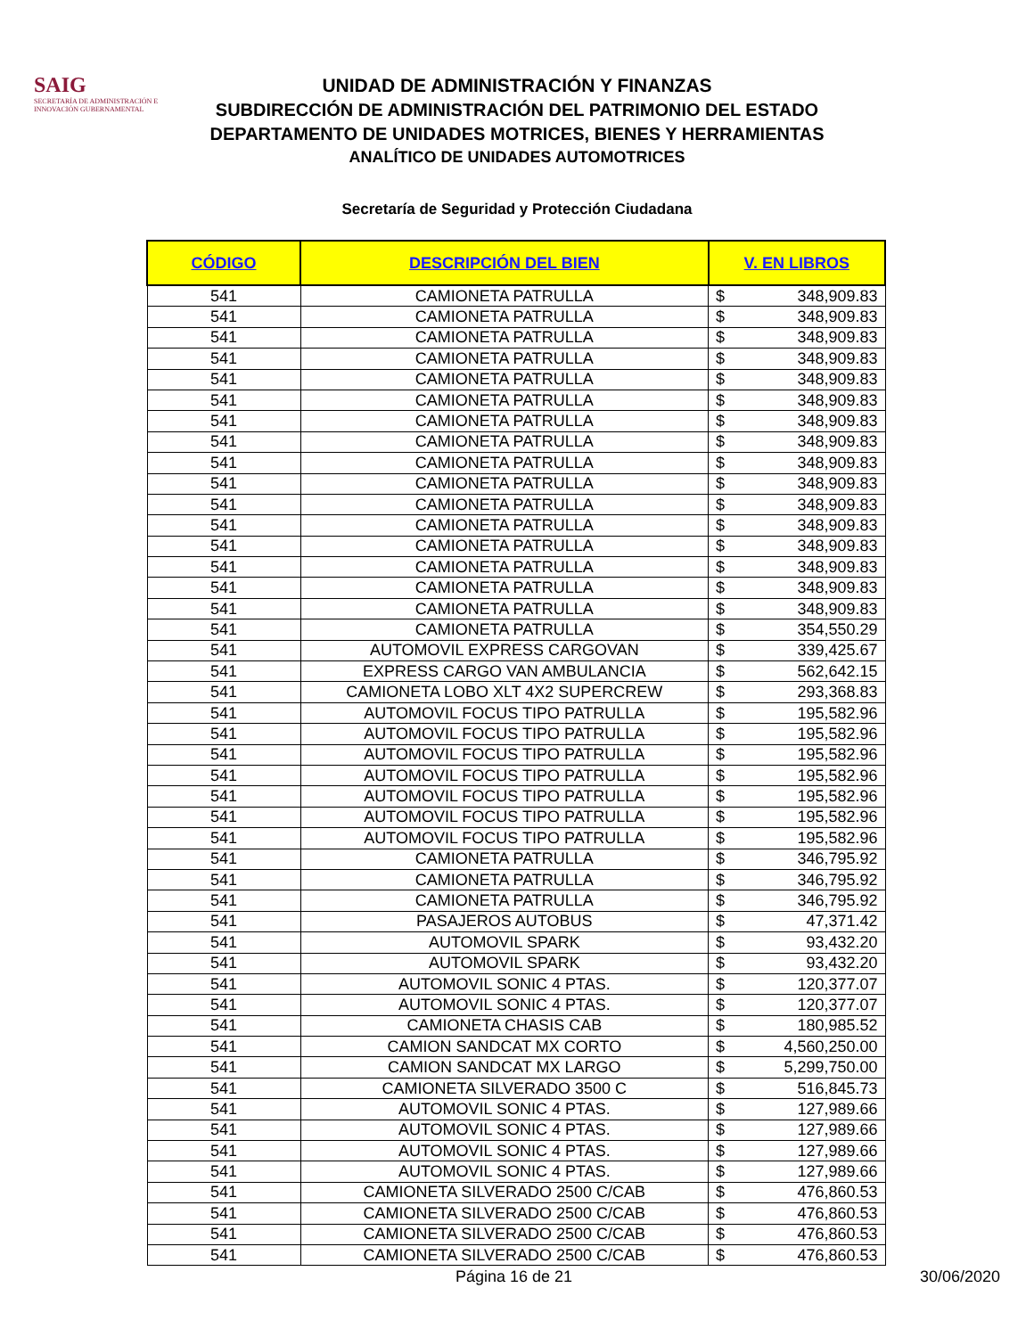SAIG
SECRETARÍA DE ADMINISTRACIÓN E INNOVACIÓN GUBERNAMENTAL
UNIDAD DE ADMINISTRACIÓN Y FINANZAS
SUBDIRECCIÓN DE ADMINISTRACIÓN DEL PATRIMONIO DEL ESTADO
DEPARTAMENTO DE UNIDADES MOTRICES, BIENES Y HERRAMIENTAS
ANALÍTICO DE UNIDADES AUTOMOTRICES
Secretaría de Seguridad y Protección Ciudadana
| CÓDIGO | DESCRIPCIÓN DEL BIEN | V. EN LIBROS | |
| --- | --- | --- | --- |
| 541 | CAMIONETA PATRULLA | $ | 348,909.83 |
| 541 | CAMIONETA PATRULLA | $ | 348,909.83 |
| 541 | CAMIONETA PATRULLA | $ | 348,909.83 |
| 541 | CAMIONETA PATRULLA | $ | 348,909.83 |
| 541 | CAMIONETA PATRULLA | $ | 348,909.83 |
| 541 | CAMIONETA PATRULLA | $ | 348,909.83 |
| 541 | CAMIONETA PATRULLA | $ | 348,909.83 |
| 541 | CAMIONETA PATRULLA | $ | 348,909.83 |
| 541 | CAMIONETA PATRULLA | $ | 348,909.83 |
| 541 | CAMIONETA PATRULLA | $ | 348,909.83 |
| 541 | CAMIONETA PATRULLA | $ | 348,909.83 |
| 541 | CAMIONETA PATRULLA | $ | 348,909.83 |
| 541 | CAMIONETA PATRULLA | $ | 348,909.83 |
| 541 | CAMIONETA PATRULLA | $ | 348,909.83 |
| 541 | CAMIONETA PATRULLA | $ | 348,909.83 |
| 541 | CAMIONETA PATRULLA | $ | 348,909.83 |
| 541 | CAMIONETA PATRULLA | $ | 354,550.29 |
| 541 | AUTOMOVIL EXPRESS CARGOVAN | $ | 339,425.67 |
| 541 | EXPRESS CARGO VAN AMBULANCIA | $ | 562,642.15 |
| 541 | CAMIONETA LOBO XLT 4X2 SUPERCREW | $ | 293,368.83 |
| 541 | AUTOMOVIL FOCUS TIPO PATRULLA | $ | 195,582.96 |
| 541 | AUTOMOVIL FOCUS TIPO PATRULLA | $ | 195,582.96 |
| 541 | AUTOMOVIL FOCUS TIPO PATRULLA | $ | 195,582.96 |
| 541 | AUTOMOVIL FOCUS TIPO PATRULLA | $ | 195,582.96 |
| 541 | AUTOMOVIL FOCUS TIPO PATRULLA | $ | 195,582.96 |
| 541 | AUTOMOVIL FOCUS TIPO PATRULLA | $ | 195,582.96 |
| 541 | AUTOMOVIL FOCUS TIPO PATRULLA | $ | 195,582.96 |
| 541 | CAMIONETA PATRULLA | $ | 346,795.92 |
| 541 | CAMIONETA PATRULLA | $ | 346,795.92 |
| 541 | CAMIONETA PATRULLA | $ | 346,795.92 |
| 541 | PASAJEROS AUTOBUS | $ | 47,371.42 |
| 541 | AUTOMOVIL SPARK | $ | 93,432.20 |
| 541 | AUTOMOVIL SPARK | $ | 93,432.20 |
| 541 | AUTOMOVIL SONIC 4 PTAS. | $ | 120,377.07 |
| 541 | AUTOMOVIL SONIC 4 PTAS. | $ | 120,377.07 |
| 541 | CAMIONETA CHASIS CAB | $ | 180,985.52 |
| 541 | CAMION SANDCAT MX CORTO | $ | 4,560,250.00 |
| 541 | CAMION SANDCAT MX LARGO | $ | 5,299,750.00 |
| 541 | CAMIONETA SILVERADO 3500 C | $ | 516,845.73 |
| 541 | AUTOMOVIL SONIC 4 PTAS. | $ | 127,989.66 |
| 541 | AUTOMOVIL SONIC 4 PTAS. | $ | 127,989.66 |
| 541 | AUTOMOVIL SONIC 4 PTAS. | $ | 127,989.66 |
| 541 | AUTOMOVIL SONIC 4 PTAS. | $ | 127,989.66 |
| 541 | CAMIONETA SILVERADO 2500 C/CAB | $ | 476,860.53 |
| 541 | CAMIONETA SILVERADO 2500 C/CAB | $ | 476,860.53 |
| 541 | CAMIONETA SILVERADO 2500 C/CAB | $ | 476,860.53 |
| 541 | CAMIONETA SILVERADO 2500 C/CAB | $ | 476,860.53 |
Página 16 de 21 30/06/2020